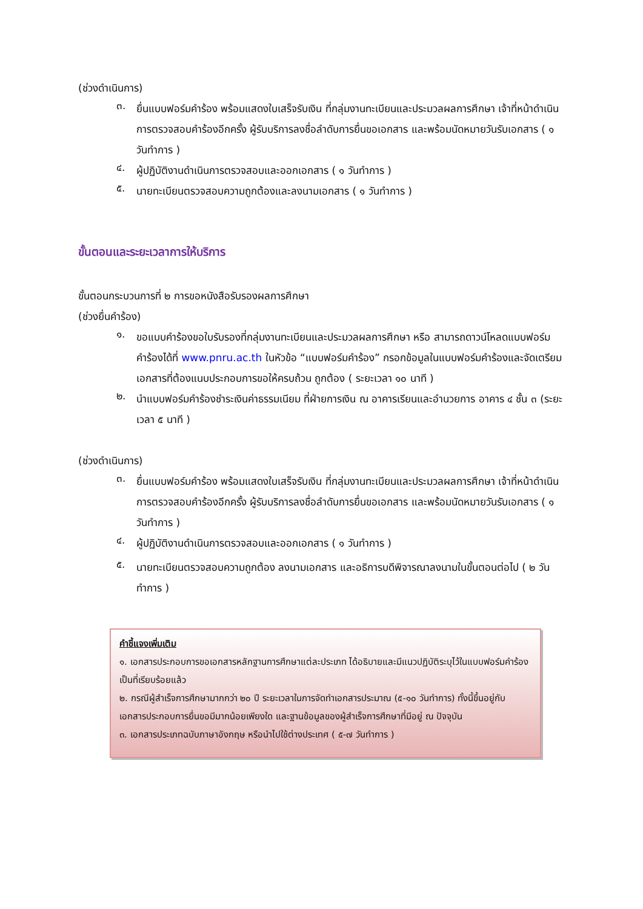(ช่วงดำเนินการ)
๓. ยื่นแบบฟอร์มคำร้อง พร้อมแสดงใบเสร็จรับเงิน ที่กลุ่มงานทะเบียนและประมวลผลการศึกษา เจ้าที่หน้าดำเนินการตรวจสอบคำร้องอีกครั้ง ผู้รับบริการลงชื่อลำดับการยื่นขอเอกสาร และพร้อมนัดหมายวันรับเอกสาร ( ๑ วันทำการ )
๔. ผู้ปฏิบัติงานดำเนินการตรวจสอบและออกเอกสาร ( ๑ วันทำการ )
๕. นายทะเบียนตรวจสอบความถูกต้องและลงนามเอกสาร ( ๑ วันทำการ )
ขั้นตอนและระยะเวลาการให้บริการ
ขั้นตอนกระบวนการที่ ๒ การขอหนังสือรับรองผลการศึกษา
(ช่วงยื่นคำร้อง)
๑. ขอแบบคำร้องขอใบรับรองที่กลุ่มงานทะเบียนและประมวลผลการศึกษา หรือ สามารถดาวน์โหลดแบบฟอร์มคำร้องได้ที่ www.pnru.ac.th ในหัวข้อ “แบบฟอร์มคำร้อง” กรอกข้อมูลในแบบฟอร์มคำร้องและจัดเตรียมเอกสารที่ต้องแนบประกอบการขอให้ครบถ้วน ถูกต้อง ( ระยะเวลา ๑๐ นาที )
๒. นำแบบฟอร์มคำร้องชำระเงินค่าธรรมเนียม ที่ฝ่ายการเงิน ณ อาคารเรียนและอำนวยการ อาคาร ๔ ชั้น ๓ (ระยะเวลา ๕ นาที )
(ช่วงดำเนินการ)
๓. ยื่นแบบฟอร์มคำร้อง พร้อมแสดงใบเสร็จรับเงิน ที่กลุ่มงานทะเบียนและประมวลผลการศึกษา เจ้าที่หน้าดำเนินการตรวจสอบคำร้องอีกครั้ง ผู้รับบริการลงชื่อลำดับการยื่นขอเอกสาร และพร้อมนัดหมายวันรับเอกสาร ( ๑ วันทำการ )
๔. ผู้ปฏิบัติงานดำเนินการตรวจสอบและออกเอกสาร ( ๑ วันทำการ )
๕. นายทะเบียนตรวจสอบความถูกต้อง ลงนามเอกสาร และอธิการบดีพิจารณาลงนามในขั้นตอนต่อไป ( ๒ วันทำการ )
คำชี้แจงเพิ่มเติม
๑. เอกสารประกอบการขอเอกสารหลักฐานการศึกษาแต่ละประเภท ได้อธิบายและมีแนวปฏิบัติระบุไว้ในแบบฟอร์มคำร้องเป็นที่เรียบร้อยแล้ว
๒. กรณีผู้สำเร็จการศึกษามากกว่า ๒๐ ปี ระยะเวลาในการจัดทำเอกสารประมาณ (๕-๑๐ วันทำการ) ทั้งนี้ขึ้นอยู่กับเอกสารประกอบการยื่นขอมีมากน้อยเพียงใด และฐานข้อมูลของผู้สำเร็จการศึกษาที่มีอยู่ ณ ปัจจุบัน
๓. เอกสารประเภทฉบับภาษาอังกฤษ หรือนำไปใช้ต่างประเทศ ( ๕-๗ วันทำการ )